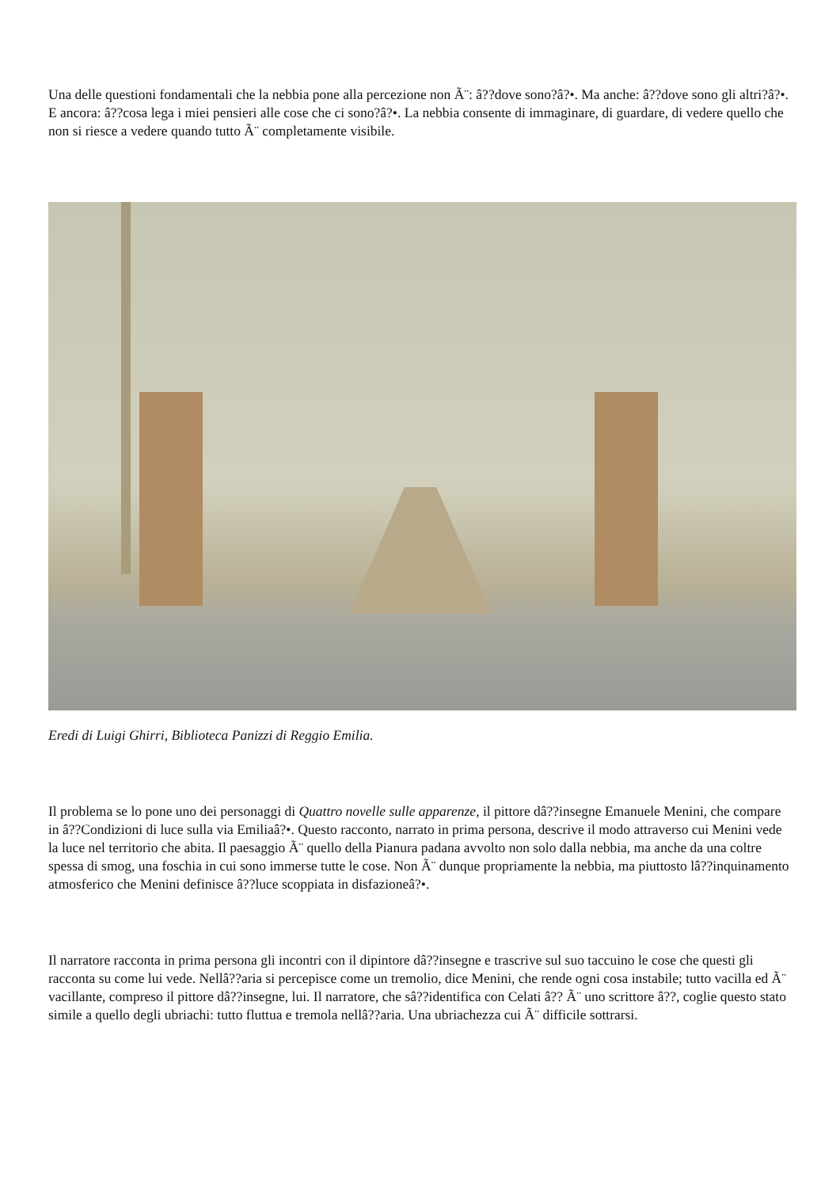Una delle questioni fondamentali che la nebbia pone alla percezione non Ã¨: â??dove sono?â?•. Ma anche: â??dove sono gli altri?â?•. E ancora: â??cosa lega i miei pensieri alle cose che ci sono?â?•. La nebbia consente di immaginare, di guardare, di vedere quello che non si riesce a vedere quando tutto Ã¨ completamente visibile.
Eredi di Luigi Ghirri, Biblioteca Panizzi di Reggio Emilia.
Il problema se lo pone uno dei personaggi di Quattro novelle sulle apparenze, il pittore dâ??insegne Emanuele Menini, che compare in â??Condizioni di luce sulla via Emiliaâ?•. Questo racconto, narrato in prima persona, descrive il modo attraverso cui Menini vede la luce nel territorio che abita. Il paesaggio Ã¨ quello della Pianura padana avvolto non solo dalla nebbia, ma anche da una coltre spessa di smog, una foschia in cui sono immerse tutte le cose. Non Ã¨ dunque propriamente la nebbia, ma piuttosto lâ??inquinamento atmosferico che Menini definisce â??luce scoppiata in disfazioneâ?•.
Il narratore racconta in prima persona gli incontri con il dipintore dâ??insegne e trascrive sul suo taccuino le cose che questi gli racconta su come lui vede. Nellâ??aria si percepisce come un tremolio, dice Menini, che rende ogni cosa instabile; tutto vacilla ed Ã¨ vacillante, compreso il pittore dâ??insegne, lui. Il narratore, che sâ??identifica con Celati â?? Ã¨ uno scrittore â??, coglie questo stato simile a quello degli ubriachi: tutto fluttua e tremola nellâ??aria. Una ubriachezza cui Ã¨ difficile sottrarsi.